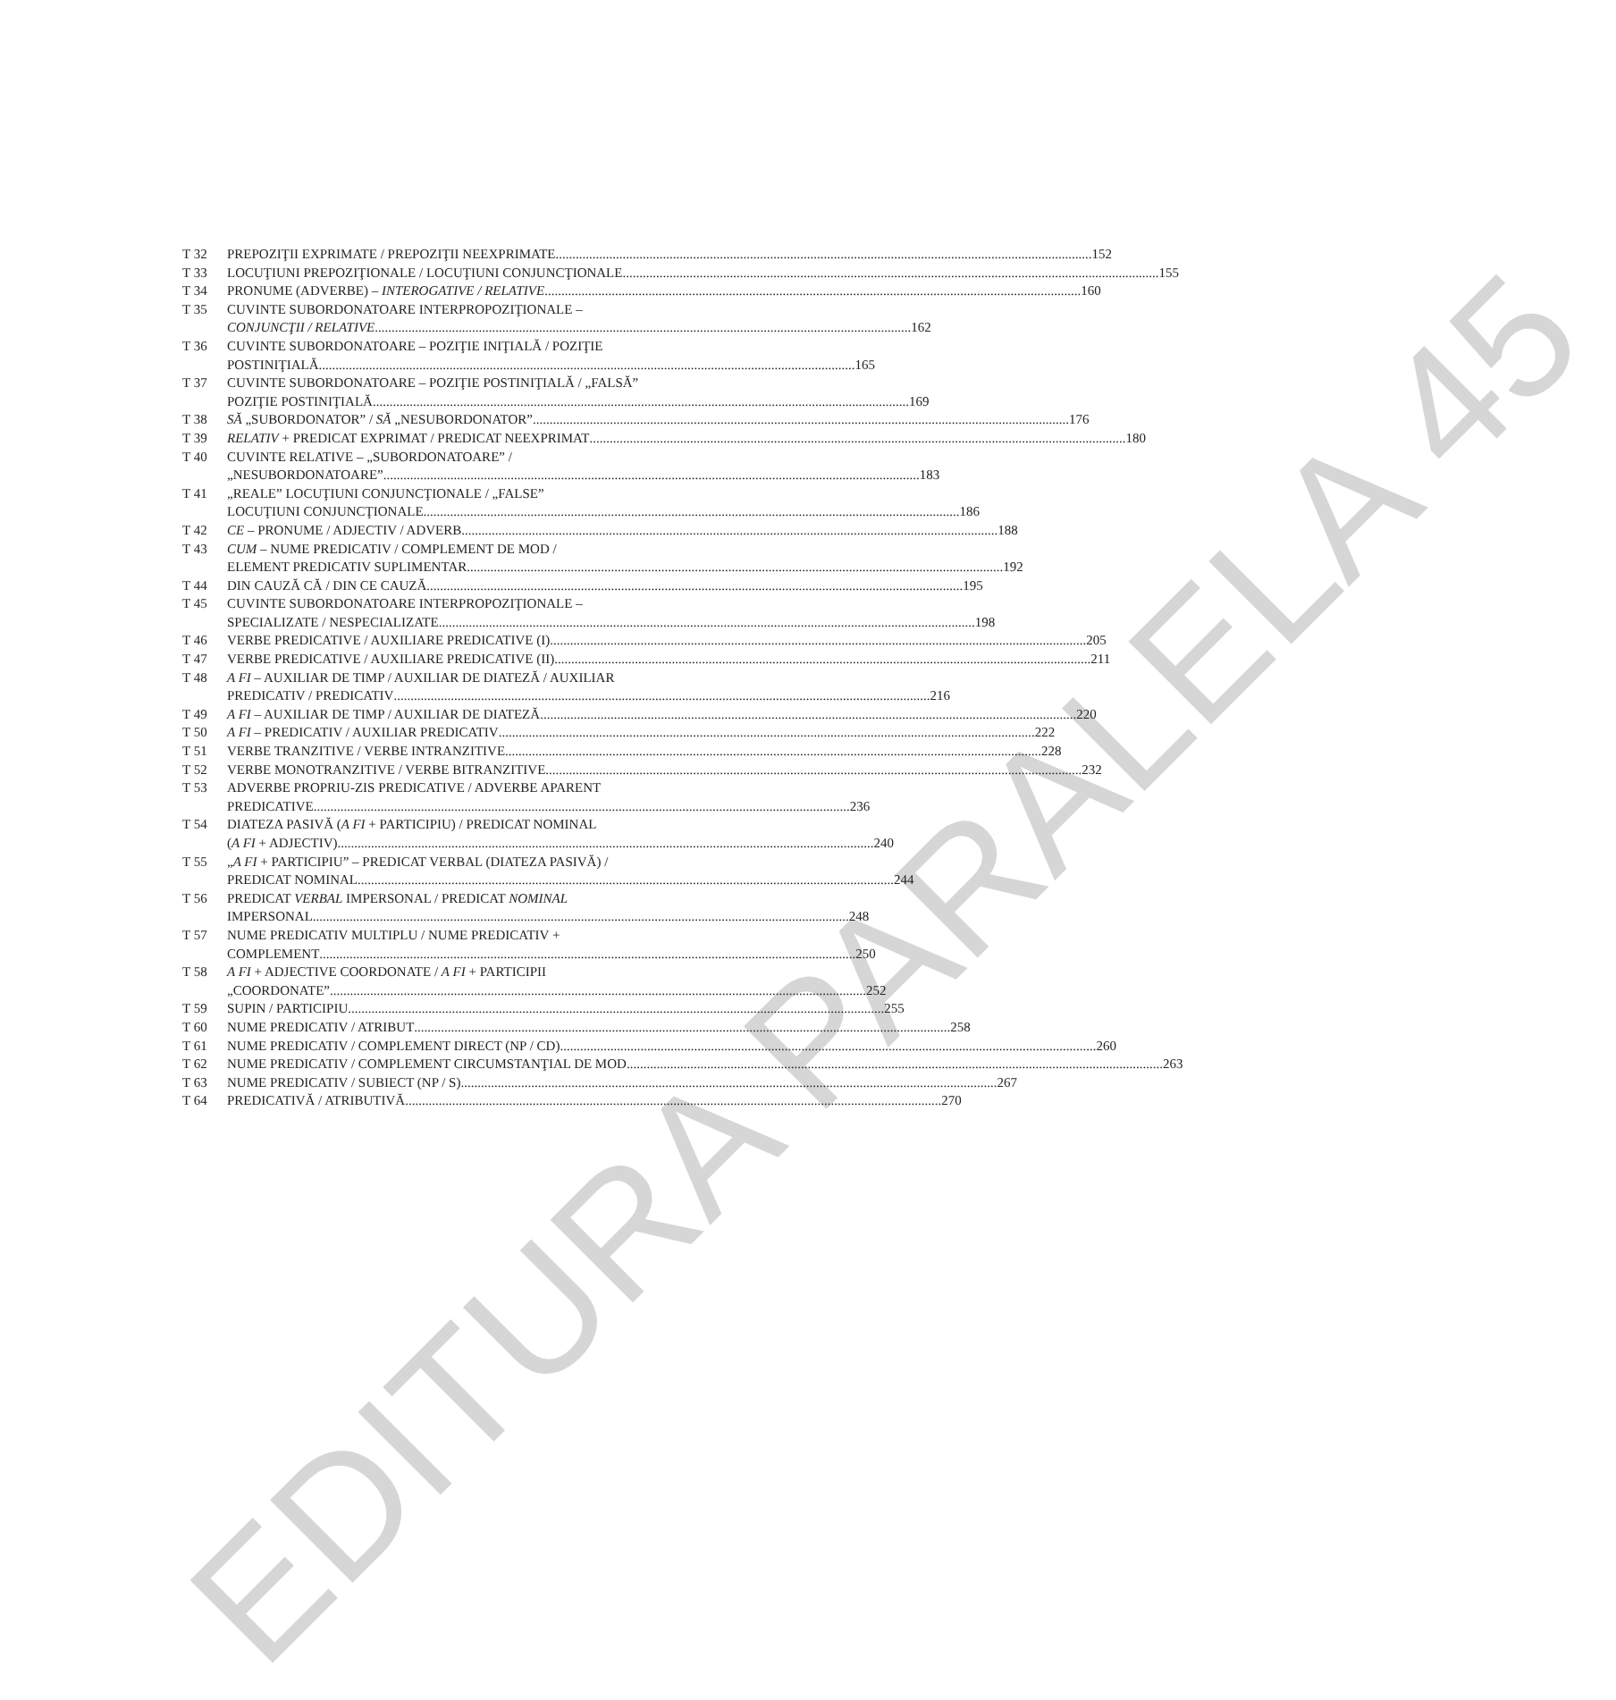EDITURA PARALELA 45
T 32 PREPOZIŢII EXPRIMATE / PREPOZIŢII NEEXPRIMATE 152
T 33 LOCUŢIUNI PREPOZIŢIONALE / LOCUŢIUNI CONJUNCŢIONALE 155
T 34 PRONUME (ADVERBE) – INTEROGATIVE / RELATIVE 160
T 35 CUVINTE SUBORDONATOARE INTERPROPOZIŢIONALE –
CONJUNCŢII / RELATIVE 162
T 36 CUVINTE SUBORDONATOARE – POZIŢIE INIŢIALĂ / POZIŢIE
POSTINIŢIALĂ 165
T 37 CUVINTE SUBORDONATOARE – POZIŢIE POSTINIŢIALĂ / „FALSĂ”
POZIŢIE POSTINIŢIALĂ 169
T 38 SĂ „SUBORDONATOR” / SĂ „NESUBORDONATOR” 176
T 39 RELATIV + PREDICAT EXPRIMAT / PREDICAT NEEXPRIMAT 180
T 40 CUVINTE RELATIVE – „SUBORDONATOARE” /
„NESUBORDONATOARE” 183
T 41 „REALE” LOCUŢIUNI CONJUNCŢIONALE / „FALSE”
LOCUŢIUNI CONJUNCŢIONALE 186
T 42 CE – PRONUME / ADJECTIV / ADVERB 188
T 43 CUM – NUME PREDICATIV / COMPLEMENT DE MOD /
ELEMENT PREDICATIV SUPLIMENTAR 192
T 44 DIN CAUZĂ CĂ / DIN CE CAUZĂ 195
T 45 CUVINTE SUBORDONATOARE INTERPROPOZIŢIONALE –
SPECIALIZATE / NESPECIALIZATE 198
T 46 VERBE PREDICATIVE / AUXILIARE PREDICATIVE (I) 205
T 47 VERBE PREDICATIVE / AUXILIARE PREDICATIVE (II) 211
T 48 A FI – AUXILIAR DE TIMP / AUXILIAR DE DIATEZĂ / AUXILIAR
PREDICATIV / PREDICATIV 216
T 49 A FI – AUXILIAR DE TIMP / AUXILIAR DE DIATEZĂ 220
T 50 A FI – PREDICATIV / AUXILIAR PREDICATIV 222
T 51 VERBE TRANZITIVE / VERBE INTRANZITIVE 228
T 52 VERBE MONOTRANZITIVE / VERBE BITRANZITIVE 232
T 53 ADVERBE PROPRIU-ZIS PREDICATIVE / ADVERBE APARENT
PREDICATIVE 236
T 54 DIATEZA PASIVĂ (A FI + PARTICIPIU) / PREDICAT NOMINAL
(A FI + ADJECTIV) 240
T 55 „A FI + PARTICIPIU” – PREDICAT VERBAL (DIATEZA PASIVĂ) /
PREDICAT NOMINAL 244
T 56 PREDICAT VERBAL IMPERSONAL / PREDICAT NOMINAL
IMPERSONAL 248
T 57 NUME PREDICATIV MULTIPLU / NUME PREDICATIV +
COMPLEMENT 250
T 58 A FI + ADJECTIVE COORDONATE / A FI + PARTICIPII
„COORDONATE” 252
T 59 SUPIN / PARTICIPIU 255
T 60 NUME PREDICATIV / ATRIBUT 258
T 61 NUME PREDICATIV / COMPLEMENT DIRECT (NP / CD) 260
T 62 NUME PREDICATIV / COMPLEMENT CIRCUMSTANŢIAL DE MOD 263
T 63 NUME PREDICATIV / SUBIECT (NP / S) 267
T 64 PREDICATIVĂ / ATRIBUTIVĂ 270